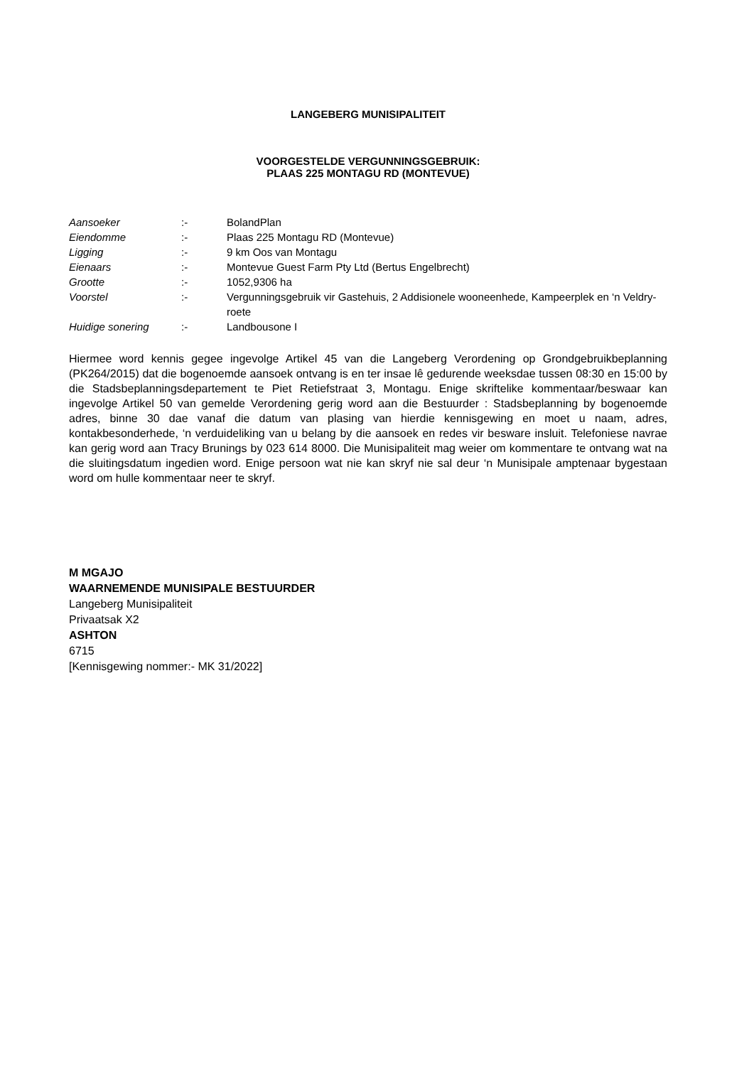LANGEBERG MUNISIPALITEIT
VOORGESTELDE VERGUNNINGSGEBRUIK:
PLAAS 225 MONTAGU RD (MONTEVUE)
| Aansoeker | :- | BolandPlan |
| Eiendomme | :- | Plaas 225 Montagu RD (Montevue) |
| Ligging | :- | 9 km Oos van Montagu |
| Eienaars | :- | Montevue Guest Farm Pty Ltd (Bertus Engelbrecht) |
| Grootte | :- | 1052,9306 ha |
| Voorstel | :- | Vergunningsgebruik vir Gastehuis, 2 Addisionele wooneenhede, Kampeerplek en ‘n Veldry-roete |
| Huidige sonering | :- | Landbousone I |
Hiermee word kennis gegee ingevolge Artikel 45 van die Langeberg Verordening op Grondgebruikbeplanning (PK264/2015) dat die bogenoemde aansoek ontvang is en ter insae lê gedurende weeksdae tussen 08:30 en 15:00 by die Stadsbeplanningsdepartement te Piet Retiefstraat 3, Montagu. Enige skriftelike kommentaar/beswaar kan ingevolge Artikel 50 van gemelde Verordening gerig word aan die Bestuurder : Stadsbeplanning by bogenoemde adres, binne 30 dae vanaf die datum van plasing van hierdie kennisgewing en moet u naam, adres, kontakbesonderhede, ‘n verduideliking van u belang by die aansoek en redes vir besware insluit. Telefoniese navrae kan gerig word aan Tracy Brunings by 023 614 8000. Die Munisipaliteit mag weier om kommentare te ontvang wat na die sluitingsdatum ingedien word. Enige persoon wat nie kan skryf nie sal deur ‘n Munisipale amptenaar bygestaan word om hulle kommentaar neer te skryf.
M MGAJO
WAARNEMENDE MUNISIPALE BESTUURDER
Langeberg Munisipaliteit
Privaatsak X2
ASHTON
6715
[Kennisgewing nommer:- MK 31/2022]